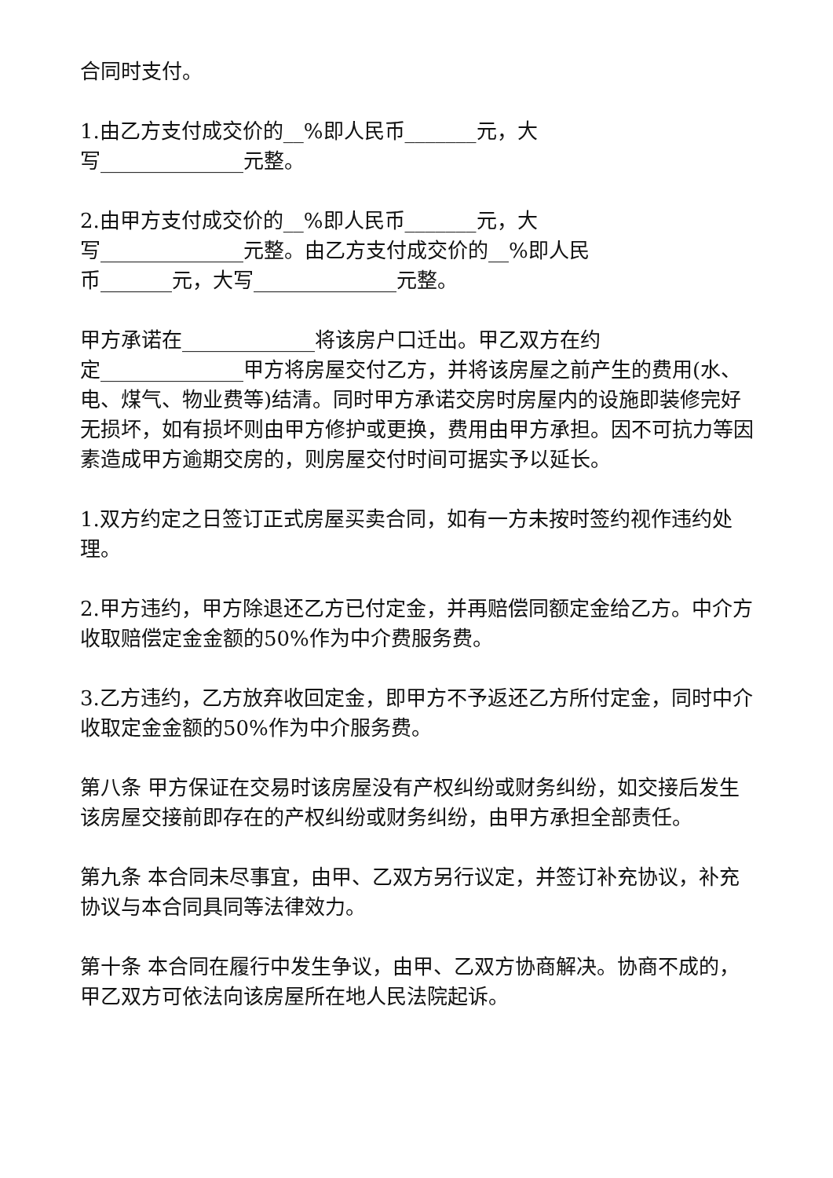合同时支付。
1.由乙方支付成交价的__%即人民币_______元，大
写______________元整。
2.由甲方支付成交价的__%即人民币_______元，大
写______________元整。由乙方支付成交价的__%即人民
币_______元，大写______________元整。
甲方承诺在_____________将该房户口迁出。甲乙双方在约
定______________甲方将房屋交付乙方，并将该房屋之前产生的费用(水、电、煤气、物业费等)结清。同时甲方承诺交房时房屋内的设施即装修完好无损坏，如有损坏则由甲方修护或更换，费用由甲方承担。因不可抗力等因素造成甲方逾期交房的，则房屋交付时间可据实予以延长。
1.双方约定之日签订正式房屋买卖合同，如有一方未按时签约视作违约处理。
2.甲方违约，甲方除退还乙方已付定金，并再赔偿同额定金给乙方。中介方收取赔偿定金金额的50%作为中介费服务费。
3.乙方违约，乙方放弃收回定金，即甲方不予返还乙方所付定金，同时中介收取定金金额的50%作为中介服务费。
第八条 甲方保证在交易时该房屋没有产权纠纷或财务纠纷，如交接后发生该房屋交接前即存在的产权纠纷或财务纠纷，由甲方承担全部责任。
第九条 本合同未尽事宜，由甲、乙双方另行议定，并签订补充协议，补充协议与本合同具同等法律效力。
第十条 本合同在履行中发生争议，由甲、乙双方协商解决。协商不成的，甲乙双方可依法向该房屋所在地人民法院起诉。